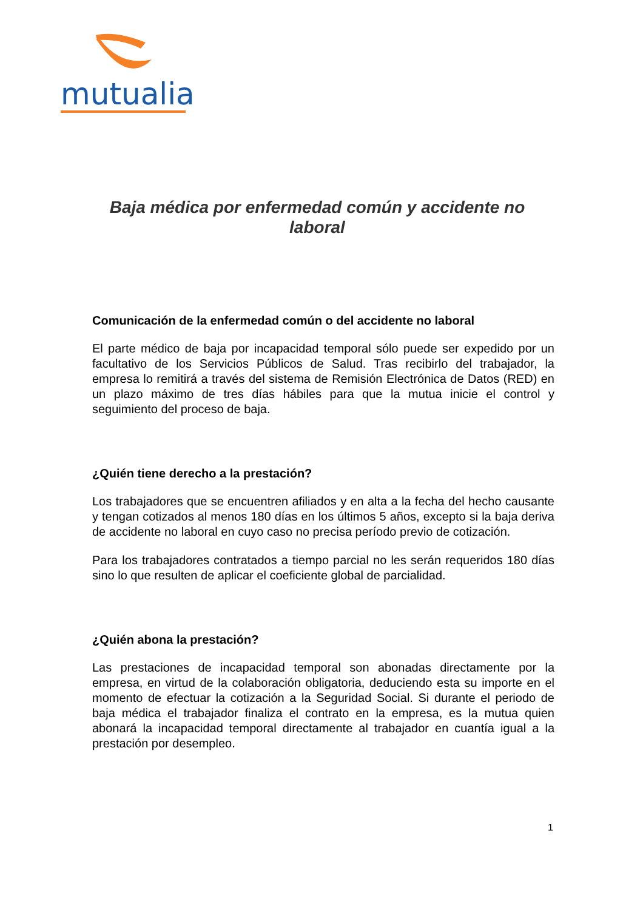mutualia
Baja médica por enfermedad común y accidente no laboral
Comunicación de la enfermedad común o del accidente no laboral
El parte médico de baja por incapacidad temporal sólo puede ser expedido por un facultativo de los Servicios Públicos de Salud. Tras recibirlo del trabajador, la empresa lo remitirá a través del sistema de Remisión Electrónica de Datos (RED) en un plazo máximo de tres días hábiles para que la mutua inicie el control y seguimiento del proceso de baja.
¿Quién tiene derecho a la prestación?
Los trabajadores que se encuentren afiliados y en alta a la fecha del hecho causante y tengan cotizados al menos 180 días en los últimos 5 años, excepto si la baja deriva de accidente no laboral en cuyo caso no precisa período previo de cotización.
Para los trabajadores contratados a tiempo parcial no les serán requeridos 180 días sino lo que resulten de aplicar el coeficiente global de parcialidad.
¿Quién abona la prestación?
Las prestaciones de incapacidad temporal son abonadas directamente por la empresa, en virtud de la colaboración obligatoria, deduciendo esta su importe en el momento de efectuar la cotización a la Seguridad Social. Si durante el periodo de baja médica el trabajador finaliza el contrato en la empresa, es la mutua quien abonará la incapacidad temporal directamente al trabajador en cuantía igual a la prestación por desempleo.
1